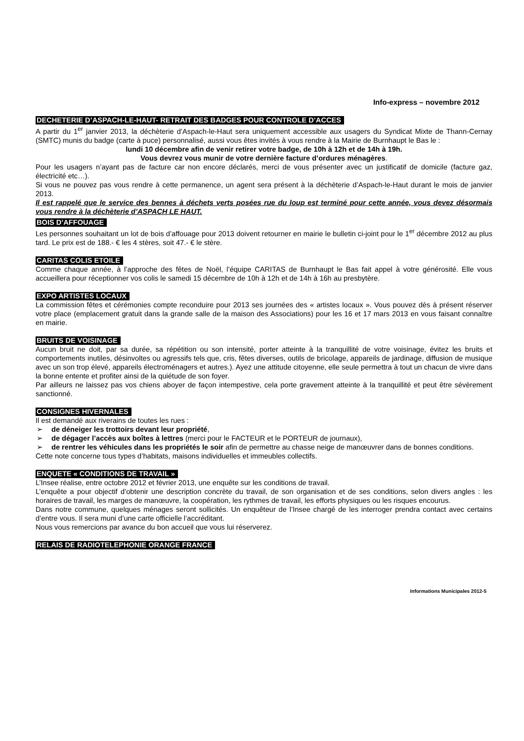Info-express – novembre 2012
DECHETERIE D’ASPACH-LE-HAUT- RETRAIT DES BADGES POUR CONTROLE D’ACCES
A partir du 1<sup>er</sup> janvier 2013, la déchèterie d’Aspach-le-Haut sera uniquement accessible aux usagers du Syndicat Mixte de Thann-Cernay (SMTC) munis du badge (carte à puce) personnalisé, aussi vous êtes invités à vous rendre à la Mairie de Burnhaupt le Bas le :
lundi 10 décembre afin de venir retirer votre badge, de 10h à 12h et de 14h à 19h.
Vous devrez vous munir de votre dernière facture d’ordures ménagères.
Pour les usagers n’ayant pas de facture car non encore déclarés, merci de vous présenter avec un justificatif de domicile (facture gaz, électricité etc…).
Si vous ne pouvez pas vous rendre à cette permanence, un agent sera présent à la déchèterie d’Aspach-le-Haut durant le mois de janvier 2013.
Il est rappelé que le service des bennes à déchets verts posées rue du loup est terminé pour cette année, vous devez désormais vous rendre à la déchèterie d’ASPACH LE HAUT.
BOIS D’AFFOUAGE
Les personnes souhaitant un lot de bois d’affouage pour 2013 doivent retourner en mairie le bulletin ci-joint pour le 1<sup>er</sup> décembre 2012 au plus tard. Le prix est de 188.- € les 4 stères, soit 47.- € le stère.
CARITAS COLIS ETOILE
Comme chaque année, à l’approche des fêtes de Noël, l’équipe CARITAS de Burnhaupt le Bas fait appel à votre générosité. Elle vous accueillera pour réceptionner vos colis le samedi 15 décembre de 10h à 12h et de 14h à 16h au presbytère.
EXPO ARTISTES LOCAUX
La commission fêtes et cérémonies compte reconduire pour 2013 ses journées des « artistes locaux ». Vous pouvez dès à présent réserver votre place (emplacement gratuit dans la grande salle de la maison des Associations) pour les 16 et 17 mars 2013 en vous faisant connaître en mairie.
BRUITS DE VOISINAGE
Aucun bruit ne doit, par sa durée, sa répétition ou son intensité, porter atteinte à la tranquillité de votre voisinage, évitez les bruits et comportements inutiles, désinvoltes ou agressifs tels que, cris, fêtes diverses, outils de bricolage, appareils de jardinage, diffusion de musique avec un son trop élevé, appareils électroménagers et autres.). Ayez une attitude citoyenne, elle seule permettra à tout un chacun de vivre dans la bonne entente et profiter ainsi de la quiétude de son foyer.
Par ailleurs ne laissez pas vos chiens aboyer de façon intempestive, cela porte gravement atteinte à la tranquillité et peut être sévèrement sanctionné.
CONSIGNES HIVERNALES
Il est demandé aux riverains de toutes les rues :
➢ de déneiger les trottoirs devant leur propriété,
➢ de dégager l’accès aux boîtes à lettres (merci pour le FACTEUR et le PORTEUR de journaux),
➢ de rentrer les véhicules dans les propriétés le soir afin de permettre au chasse neige de manœuvrer dans de bonnes conditions.
Cette note concerne tous types d’habitats, maisons individuelles et immeubles collectifs.
ENQUETE « CONDITIONS DE TRAVAIL »
L’Insee réalise, entre octobre 2012 et février 2013, une enquête sur les conditions de travail.
L’enquête a pour objectif d’obtenir une description concrète du travail, de son organisation et de ses conditions, selon divers angles : les horaires de travail, les marges de manœuvre, la coopération, les rythmes de travail, les efforts physiques ou les risques encourus.
Dans notre commune, quelques ménages seront sollicités. Un enquêteur de l’Insee chargé de les interroger prendra contact avec certains d’entre vous. Il sera muni d’une carte officielle l’accréditant.
Nous vous remercions par avance du bon accueil que vous lui réserverez.
RELAIS DE RADIOTELEPHONIE ORANGE FRANCE
Informations Municipales 2012-5